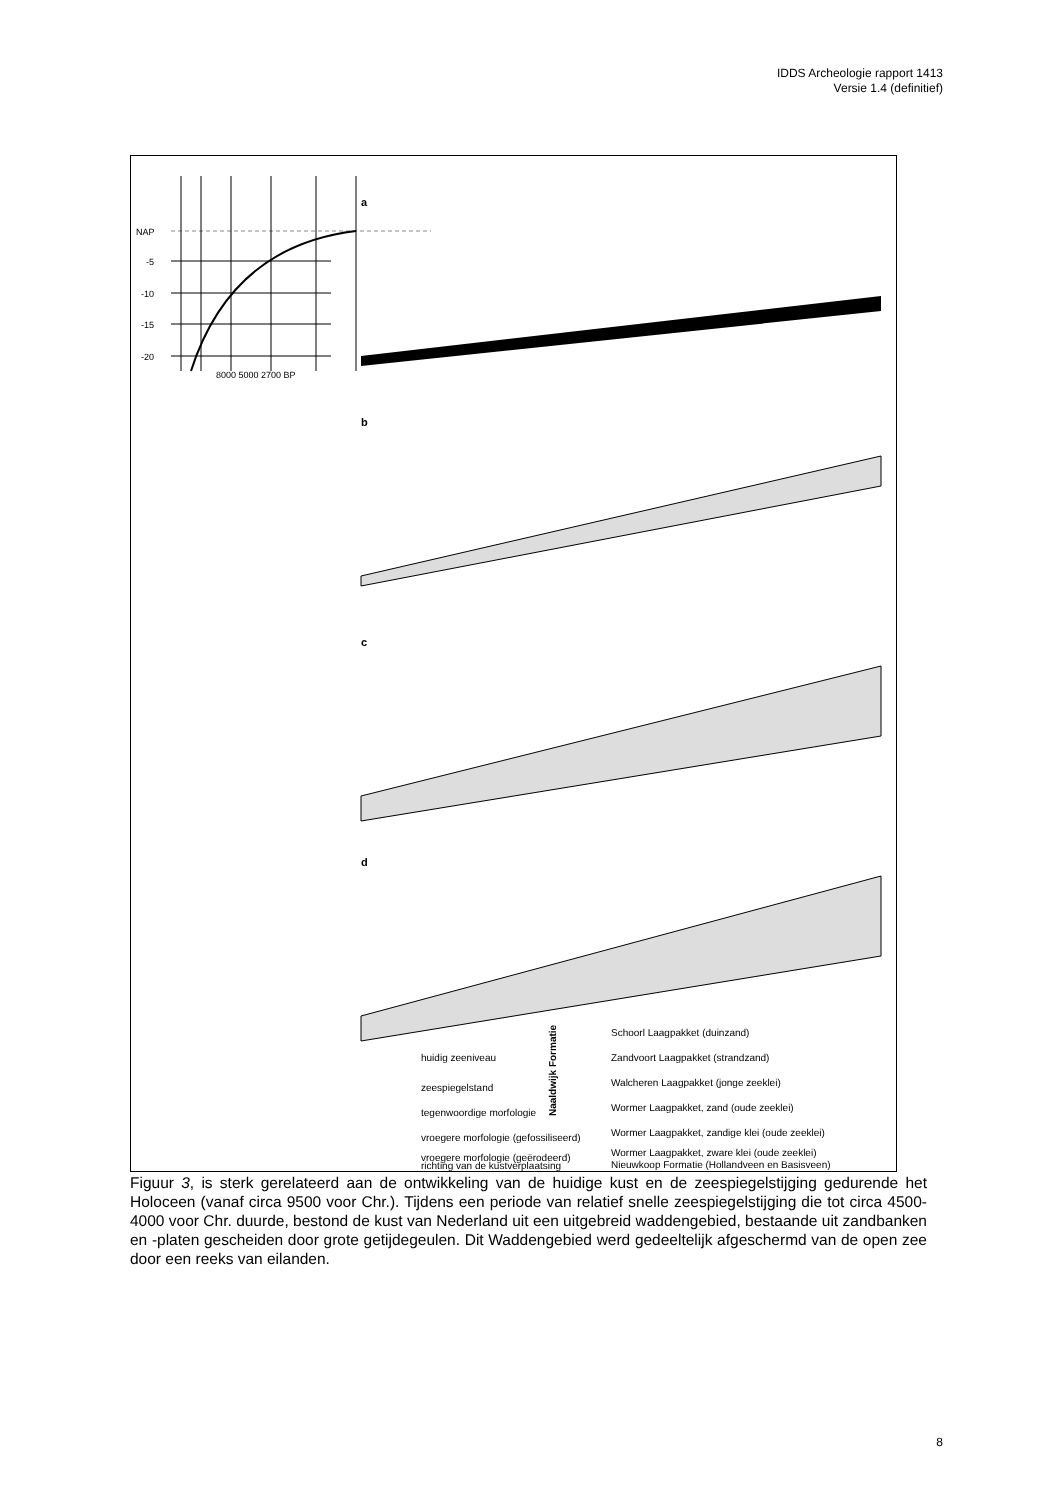IDDS Archeologie rapport 1413
Versie 1.4 (definitief)
NAP
-5
-10
-15
-20
8000 5000 2700 BP
a
b
c
d
huidig zeeniveau
zeespiegelstand
tegenwoordige morfologie
vroegere morfologie (gefossiliseerd)
vroegere morfologie (geërodeerd)
richting van de kustverplaatsing
Schoorl Laagpakket (duinzand)
Zandvoort Laagpakket (strandzand)
Walcheren Laagpakket (jonge zeeklei)
Wormer Laagpakket, zand (oude zeeklei)
Wormer Laagpakket, zandige klei (oude zeeklei)
Wormer Laagpakket, zware klei (oude zeeklei)
Nieuwkoop Formatie (Hollandveen en Basisveen)
Naaldwijk Formatie
Figuur 3, is sterk gerelateerd aan de ontwikkeling van de huidige kust en de zeespiegelstijging gedurende het Holoceen (vanaf circa 9500 voor Chr.). Tijdens een periode van relatief snelle zeespiegelstijging die tot circa 4500-4000 voor Chr. duurde, bestond de kust van Nederland uit een uitgebreid waddengebied, bestaande uit zandbanken en -platen gescheiden door grote getijdegeulen. Dit Waddengebied werd gedeeltelijk afgeschermd van de open zee door een reeks van eilanden.
8